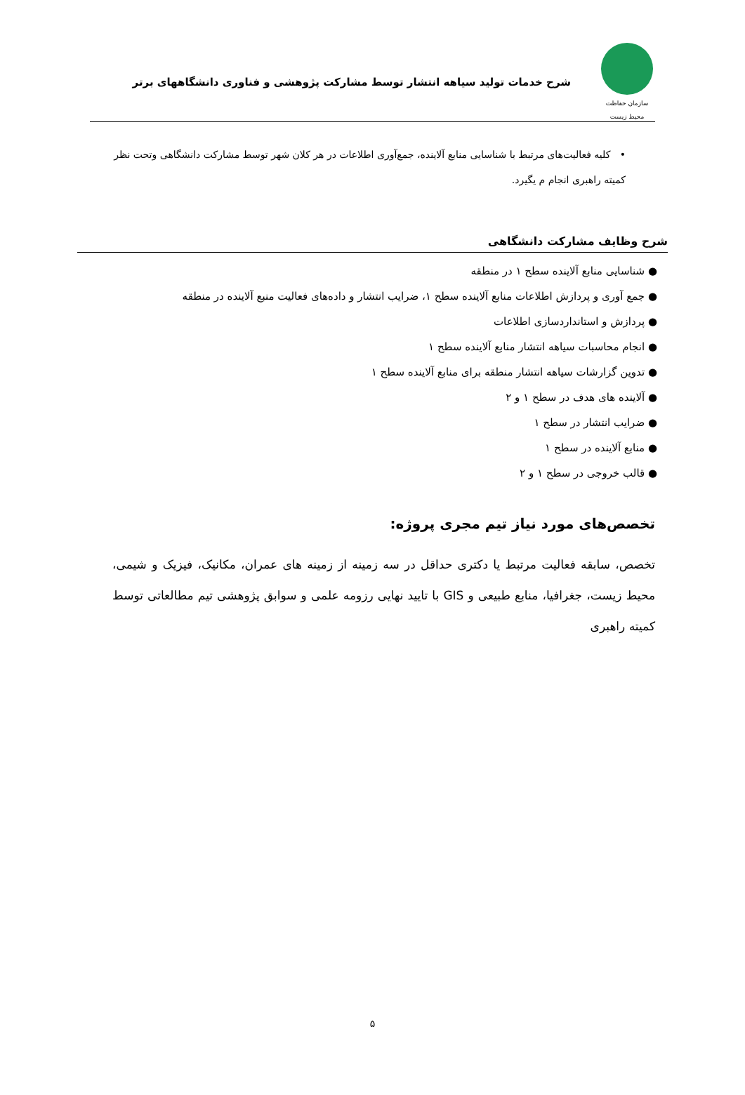سازمان حفاظت محیط زیست
شرح خدمات تولید سیاهه انتشار توسط مشارکت پژوهشی و فناوری دانشگاههای برتر
• کلیه فعالیت‌های مرتبط با شناسایی منابع آلاینده، جمع‌آوری اطلاعات در هر کلان شهر توسط مشارکت دانشگاهی وتحت نظر کمیته راهبری انجام م یگیرد.
شرح وظایف مشارکت دانشگاهی
● شناسایی منابع آلاینده سطح ۱ در منطقه
● جمع آوری و پردازش اطلاعات منابع آلاینده سطح ۱، ضرایب انتشار و داده‌های فعالیت منبع آلاینده در منطقه
● پردازش و استانداردسازی اطلاعات
● انجام محاسبات سیاهه انتشار منابع آلاینده سطح ۱
● تدوین گزارشات سیاهه انتشار منطقه برای منابع آلاینده سطح ۱
● آلاینده های هدف در سطح ۱ و ۲
● ضرایب انتشار در سطح ۱
● منابع آلاینده در سطح ۱
● قالب خروجی در سطح ۱ و ۲
تخصص‌های مورد نیاز تیم مجری پروژه:
تخصص، سابقه فعالیت مرتبط یا دکتری حداقل در سه زمینه از زمینه های عمران، مکانیک، فیزیک و شیمی، محیط زیست، جغرافیا، منابع طبیعی و GIS با تایید نهایی رزومه علمی و سوابق پژوهشی تیم مطالعاتی توسط کمیته راهبری
۵